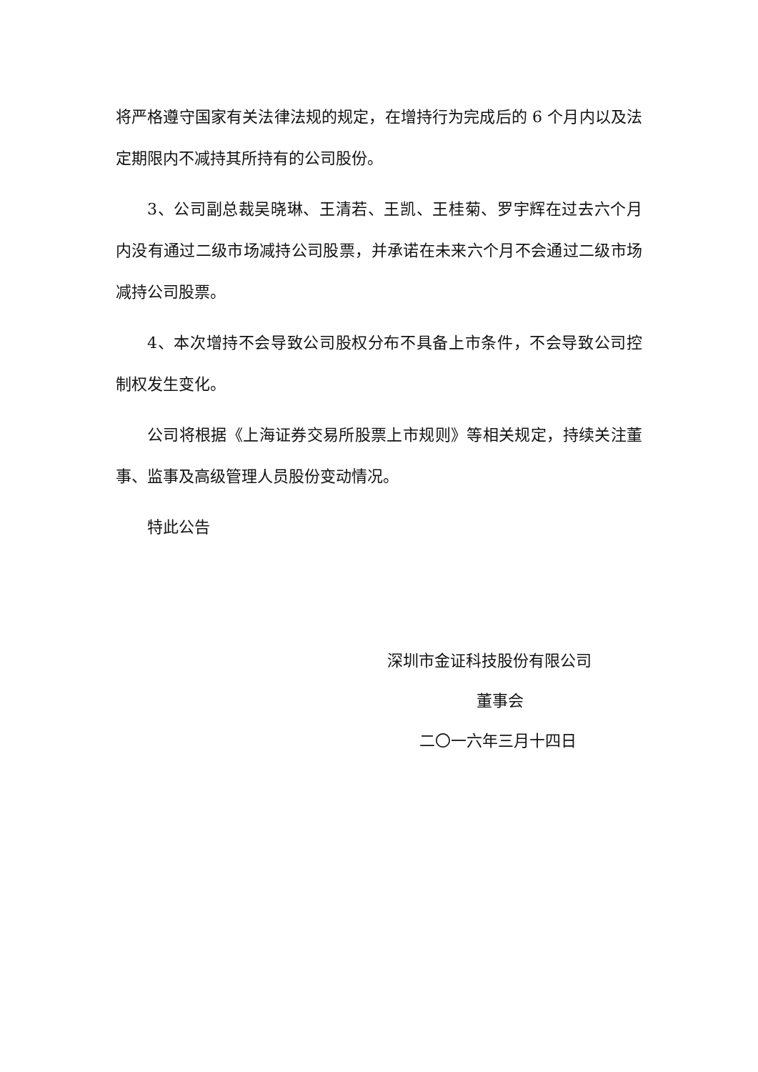将严格遵守国家有关法律法规的规定，在增持行为完成后的 6 个月内以及法定期限内不减持其所持有的公司股份。
3、公司副总裁吴晓琳、王清若、王凯、王桂菊、罗宇辉在过去六个月内没有通过二级市场减持公司股票，并承诺在未来六个月不会通过二级市场减持公司股票。
4、本次增持不会导致公司股权分布不具备上市条件，不会导致公司控制权发生变化。
公司将根据《上海证券交易所股票上市规则》等相关规定，持续关注董事、监事及高级管理人员股份变动情况。
特此公告
深圳市金证科技股份有限公司
董事会
二〇一六年三月十四日